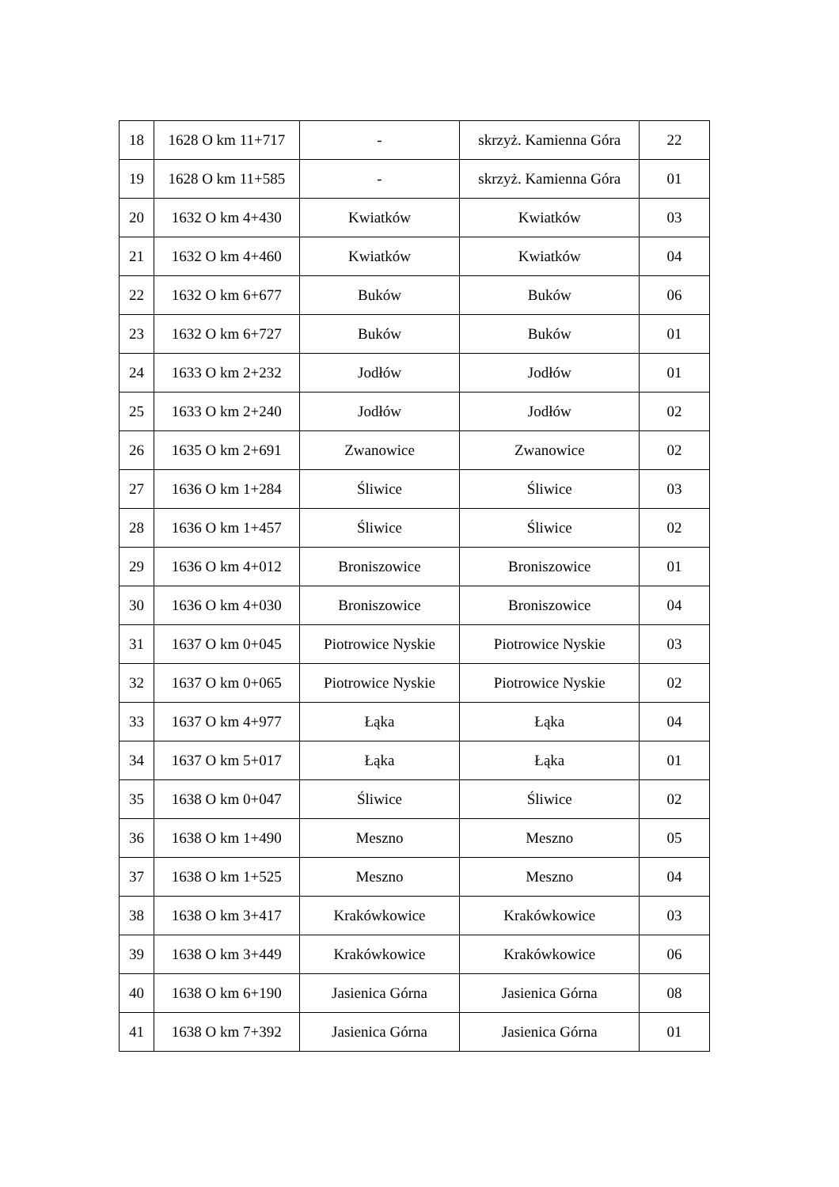| 18 | 1628 O km 11+717 | - | skrzyż. Kamienna Góra | 22 |
| 19 | 1628 O km 11+585 | - | skrzyż. Kamienna Góra | 01 |
| 20 | 1632 O km 4+430 | Kwiatków | Kwiatków | 03 |
| 21 | 1632 O km 4+460 | Kwiatków | Kwiatków | 04 |
| 22 | 1632 O km 6+677 | Buków | Buków | 06 |
| 23 | 1632 O km 6+727 | Buków | Buków | 01 |
| 24 | 1633 O km 2+232 | Jodłów | Jodłów | 01 |
| 25 | 1633 O km 2+240 | Jodłów | Jodłów | 02 |
| 26 | 1635 O km 2+691 | Zwanowice | Zwanowice | 02 |
| 27 | 1636 O km 1+284 | Śliwice | Śliwice | 03 |
| 28 | 1636 O km 1+457 | Śliwice | Śliwice | 02 |
| 29 | 1636 O km 4+012 | Broniszowice | Broniszowice | 01 |
| 30 | 1636 O km 4+030 | Broniszowice | Broniszowice | 04 |
| 31 | 1637 O km 0+045 | Piotrowice Nyskie | Piotrowice Nyskie | 03 |
| 32 | 1637 O km 0+065 | Piotrowice Nyskie | Piotrowice Nyskie | 02 |
| 33 | 1637 O km 4+977 | Łąka | Łąka | 04 |
| 34 | 1637 O km 5+017 | Łąka | Łąka | 01 |
| 35 | 1638 O km 0+047 | Śliwice | Śliwice | 02 |
| 36 | 1638 O km 1+490 | Meszno | Meszno | 05 |
| 37 | 1638 O km 1+525 | Meszno | Meszno | 04 |
| 38 | 1638 O km 3+417 | Krakówkowice | Krakówkowice | 03 |
| 39 | 1638 O km 3+449 | Krakówkowice | Krakówkowice | 06 |
| 40 | 1638 O km 6+190 | Jasienica Górna | Jasienica Górna | 08 |
| 41 | 1638 O km 7+392 | Jasienica Górna | Jasienica Górna | 01 |